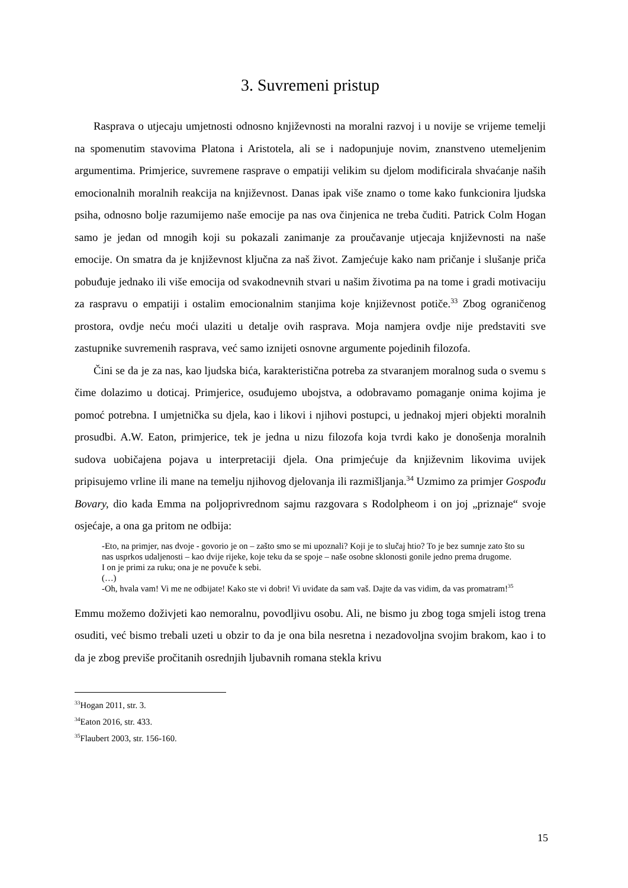3. Suvremeni pristup
Rasprava o utjecaju umjetnosti odnosno književnosti na moralni razvoj i u novije se vrijeme temelji na spomenutim stavovima Platona i Aristotela, ali se i nadopunjuje novim, znanstveno utemeljenim argumentima. Primjerice, suvremene rasprave o empatiji velikim su djelom modificirala shvaćanje naših emocionalnih moralnih reakcija na književnost. Danas ipak više znamo o tome kako funkcionira ljudska psiha, odnosno bolje razumijemo naše emocije pa nas ova činjenica ne treba čuditi. Patrick Colm Hogan samo je jedan od mnogih koji su pokazali zanimanje za proučavanje utjecaja književnosti na naše emocije. On smatra da je književnost ključna za naš život. Zamjećuje kako nam pričanje i slušanje priča pobuđuje jednako ili više emocija od svakodnevnih stvari u našim životima pa na tome i gradi motivaciju za raspravu o empatiji i ostalim emocionalnim stanjima koje književnost potiče.<sup>33</sup> Zbog ograničenog prostora, ovdje neću moći ulaziti u detalje ovih rasprava. Moja namjera ovdje nije predstaviti sve zastupnike suvremenih rasprava, već samo iznijeti osnovne argumente pojedinih filozofa.
Čini se da je za nas, kao ljudska bića, karakteristična potreba za stvaranjem moralnog suda o svemu s čime dolazimo u doticaj. Primjerice, osuđujemo ubojstva, a odobravamo pomaganje onima kojima je pomoć potrebna. I umjetnička su djela, kao i likovi i njihovi postupci, u jednakoj mjeri objekti moralnih prosudbi. A.W. Eaton, primjerice, tek je jedna u nizu filozofa koja tvrdi kako je donošenja moralnih sudova uobičajena pojava u interpretaciji djela. Ona primjećuje da književnim likovima uvijek pripisujemo vrline ili mane na temelju njihovog djelovanja ili razmišljanja.<sup>34</sup> Uzmimo za primjer Gospođu Bovary, dio kada Emma na poljoprivrednom sajmu razgovara s Rodolpheom i on joj „priznaje“ svoje osjećaje, a ona ga pritom ne odbija:
-Eto, na primjer, nas dvoje - govorio je on – zašto smo se mi upoznali? Koji je to slučaj htio? To je bez sumnje zato što su nas usprkos udaljenosti – kao dvije rijeke, koje teku da se spoje – naše osobne sklonosti gonile jedno prema drugome.
I on je primi za ruku; ona je ne povuče k sebi.
(…)
-Oh, hvala vam! Vi me ne odbijate! Kako ste vi dobri! Vi uviđate da sam vaš. Dajte da vas vidim, da vas promatram!<sup>35</sup>
Emmu možemo doživjeti kao nemoralnu, povodljivu osobu. Ali, ne bismo ju zbog toga smjeli istog trena osuditi, već bismo trebali uzeti u obzir to da je ona bila nesretna i nezadovoljna svojim brakom, kao i to da je zbog previše pročitanih osrednjih ljubavnih romana stekla krivu
<sup>33</sup> Hogan 2011, str. 3.
<sup>34</sup> Eaton 2016, str. 433.
<sup>35</sup> Flaubert 2003, str. 156-160.
15